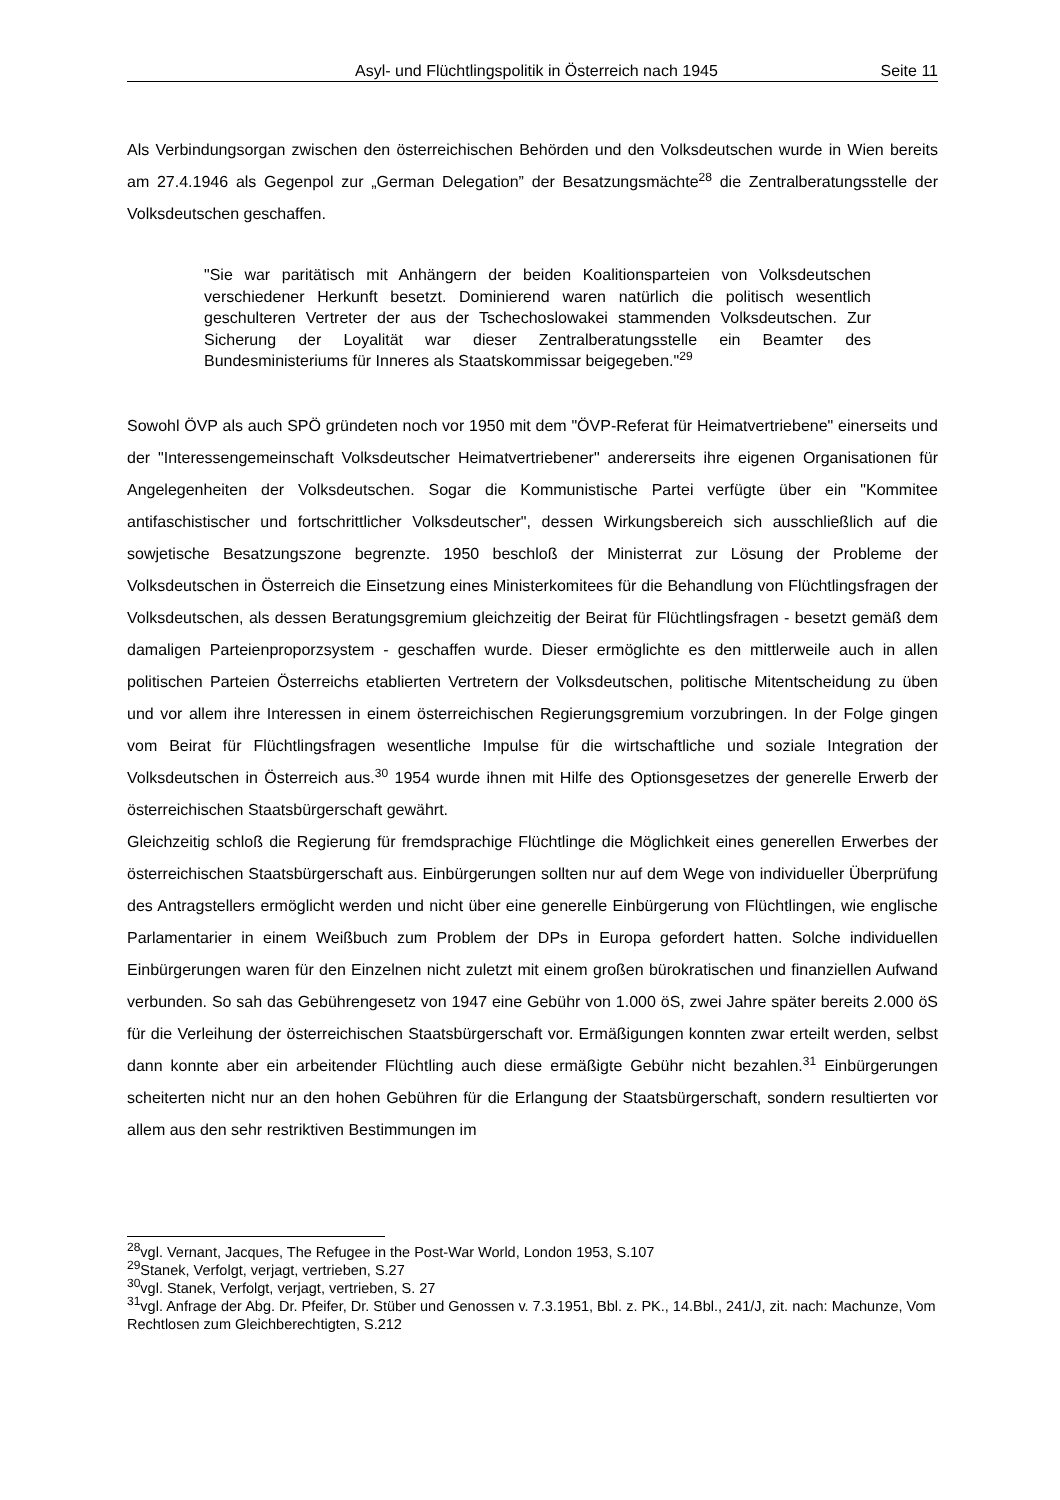Asyl- und Flüchtlingspolitik in Österreich nach 1945 Seite 11
Als Verbindungsorgan zwischen den österreichischen Behörden und den Volksdeutschen wurde in Wien bereits am 27.4.1946 als Gegenpol zur „German Delegation” der Besatzungsmächte<sup>28</sup> die Zentralberatungsstelle der Volksdeutschen geschaffen.
"Sie war paritätisch mit Anhängern der beiden Koalitionsparteien von Volksdeutschen verschiedener Herkunft besetzt. Dominierend waren natürlich die politisch wesentlich geschulteren Vertreter der aus der Tschechoslowakei stammenden Volksdeutschen. Zur Sicherung der Loyalität war dieser Zentralberatungsstelle ein Beamter des Bundesministeriums für Inneres als Staatskommissar beigegeben."<sup>29</sup>
Sowohl ÖVP als auch SPÖ gründeten noch vor 1950 mit dem "ÖVP-Referat für Heimatvertriebene" einerseits und der "Interessengemeinschaft Volksdeutscher Heimatvertriebener" andererseits ihre eigenen Organisationen für Angelegenheiten der Volksdeutschen. Sogar die Kommunistische Partei verfügte über ein "Kommitee antifaschistischer und fortschrittlicher Volksdeutscher", dessen Wirkungsbereich sich ausschließlich auf die sowjetische Besatzungszone begrenzte. 1950 beschloß der Ministerrat zur Lösung der Probleme der Volksdeutschen in Österreich die Einsetzung eines Ministerkomitees für die Behandlung von Flüchtlingsfragen der Volksdeutschen, als dessen Beratungsgremium gleichzeitig der Beirat für Flüchtlingsfragen - besetzt gemäß dem damaligen Parteienproporzsystem - geschaffen wurde. Dieser ermöglichte es den mittlerweile auch in allen politischen Parteien Österreichs etablierten Vertretern der Volksdeutschen, politische Mitentscheidung zu üben und vor allem ihre Interessen in einem österreichischen Regierungsgremium vorzubringen. In der Folge gingen vom Beirat für Flüchtlingsfragen wesentliche Impulse für die wirtschaftliche und soziale Integration der Volksdeutschen in Österreich aus.<sup>30</sup> 1954 wurde ihnen mit Hilfe des Optionsgesetzes der generelle Erwerb der österreichischen Staatsbürgerschaft gewährt.
Gleichzeitig schloß die Regierung für fremdsprachige Flüchtlinge die Möglichkeit eines generellen Erwerbes der österreichischen Staatsbürgerschaft aus. Einbürgerungen sollten nur auf dem Wege von individueller Überprüfung des Antragstellers ermöglicht werden und nicht über eine generelle Einbürgerung von Flüchtlingen, wie englische Parlamentarier in einem Weißbuch zum Problem der DPs in Europa gefordert hatten. Solche individuellen Einbürgerungen waren für den Einzelnen nicht zuletzt mit einem großen bürokratischen und finanziellen Aufwand verbunden. So sah das Gebührengesetz von 1947 eine Gebühr von 1.000 öS, zwei Jahre später bereits 2.000 öS für die Verleihung der österreichischen Staatsbürgerschaft vor. Ermäßigungen konnten zwar erteilt werden, selbst dann konnte aber ein arbeitender Flüchtling auch diese ermäßigte Gebühr nicht bezahlen.<sup>31</sup> Einbürgerungen scheiterten nicht nur an den hohen Gebühren für die Erlangung der Staatsbürgerschaft, sondern resultierten vor allem aus den sehr restriktiven Bestimmungen im
<sup>28</sup> vgl. Vernant, Jacques, The Refugee in the Post-War World, London 1953, S.107
<sup>29</sup> Stanek, Verfolgt, verjagt, vertrieben, S.27
<sup>30</sup> vgl. Stanek, Verfolgt, verjagt, vertrieben, S. 27
<sup>31</sup> vgl. Anfrage der Abg. Dr. Pfeifer, Dr. Stüber und Genossen v. 7.3.1951, Bbl. z. PK., 14.Bbl., 241/J, zit. nach: Machunze, Vom Rechtlosen zum Gleichberechtigten, S.212